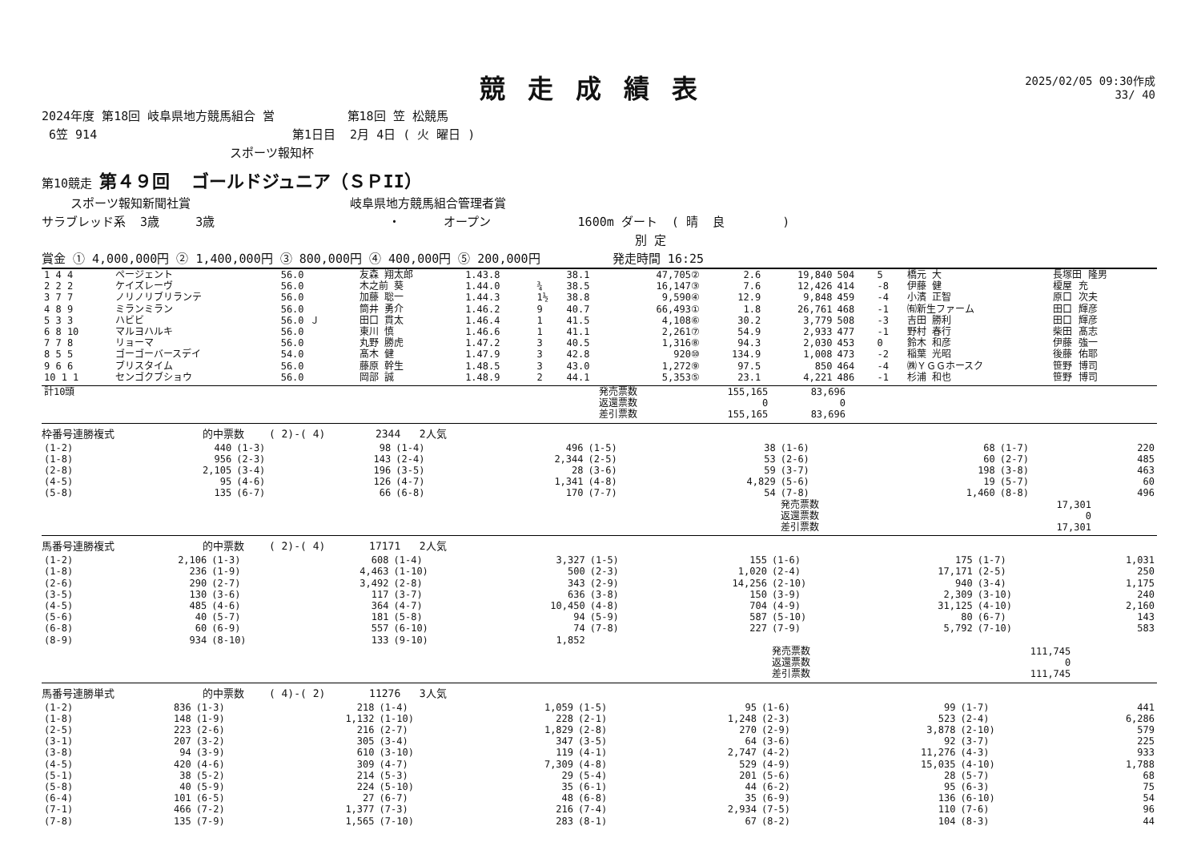競走成績表
2025/02/05 09:30作成
33/ 40
2024年度 第18回 岐阜県地方競馬組合 営 第18回 笠 松競馬
6笠 914 第1日目 2月 4日 ( 火 曜日 )
スポーツ報知杯
第10競走 第４９回 ゴールドジュニア（ＳＰII）
スポーツ報知新聞社賞 岐阜県地方競馬組合管理者賞
サラブレッド系 3歳 3歳 ・ オープン 1600m ダート ( 晴 良 )
別 定
賞金 ① 4,000,000円 ② 1,400,000円 ③ 800,000円 ④ 400,000円 ⑤ 200,000円 発走時間 16:25
| 1 4 4 | ページェント | 56.0 | 友森 翔太郎 | 1.43.8 | | 38.1 | 47,705② | 2.6 | 19,840 | 504 | 5 | 橋元 大 | 長塚田 隆男 |
| 2 2 2 | ケイズレーヴ | 56.0 | 木之前 葵 | 1.44.0 | ¾ | 38.5 | 16,147③ | 7.6 | 12,426 | 414 | -8 | 伊藤 健 | 榎屋 充 |
| 3 7 7 | ノリノリブリランテ | 56.0 | 加藤 聡一 | 1.44.3 | 1½ | 38.8 | 9,590④ | 12.9 | 9,848 | 459 | -4 | 小濱 正智 | 原口 次夫 |
| 4 8 9 | ミランミラン | 56.0 | 筒井 勇介 | 1.46.2 | 9 | 40.7 | 66,493① | 1.8 | 26,761 | 468 | -1 | ㈲新生ファーム | 田口 輝彦 |
| 5 3 3 | ハビビ | 56.0 Ｊ | 田口 貫太 | 1.46.4 | 1 | 41.5 | 4,108⑥ | 30.2 | 3,779 | 508 | -3 | 吉田 勝利 | 田口 輝彦 |
| 6 8 10 | マルヨハルキ | 56.0 | 東川 慎 | 1.46.6 | 1 | 41.1 | 2,261⑦ | 54.9 | 2,933 | 477 | -1 | 野村 春行 | 柴田 髙志 |
| 7 7 8 | リョーマ | 56.0 | 丸野 勝虎 | 1.47.2 | 3 | 40.5 | 1,316⑧ | 94.3 | 2,030 | 453 | 0 | 鈴木 和彦 | 伊藤 強一 |
| 8 5 5 | ゴーゴーバースデイ | 54.0 | 髙木 健 | 1.47.9 | 3 | 42.8 | 920⑩ | 134.9 | 1,008 | 473 | -2 | 稲葉 光昭 | 後藤 佑耶 |
| 9 6 6 | ブリスタイム | 56.0 | 藤原 幹生 | 1.48.5 | 3 | 43.0 | 1,272⑨ | 97.5 | 850 | 464 | -4 | ㈱ＹＧＧホースク | 笹野 博司 |
| 10 1 1 | センゴクブショウ | 56.0 | 岡部 誠 | 1.48.9 | 2 | 44.1 | 5,353⑤ | 23.1 | 4,221 | 486 | -1 | 杉浦 和也 | 笹野 博司 |
| 計10頭 | | 発売票数 | 155,165 | 83,696 | |
| | | 返還票数 | 0 | 0 | |
| | | 差引票数 | 155,165 | 83,696 | |
枠番号連勝複式 的中票数 ( 2)-( 4) 2344 2人気
| (1-2) | 440 | (1-3) | 98 | (1-4) | 496 | (1-5) | 38 | (1-6) | 68 | (1-7) | 220 |
| (1-8) | 956 | (2-3) | 143 | (2-4) | 2,344 | (2-5) | 53 | (2-6) | 60 | (2-7) | 485 |
| (2-8) | 2,105 | (3-4) | 196 | (3-5) | 28 | (3-6) | 59 | (3-7) | 198 | (3-8) | 463 |
| (4-5) | 95 | (4-6) | 126 | (4-7) | 1,341 | (4-8) | 4,829 | (5-6) | 19 | (5-7) | 60 |
| (5-8) | 135 | (6-7) | 66 | (6-8) | 170 | (7-7) | 54 | (7-8) | 1,460 | (8-8) | 496 |
| | | | | | | | | 発売票数 | 17,301 | | |
| | | | | | | | | 返還票数 | 0 | | |
| | | | | | | | | 差引票数 | 17,301 | | |
馬番号連勝複式 的中票数 ( 2)-( 4) 17171 2人気
| (1-2) | 2,106 | (1-3) | 608 | (1-4) | 3,327 | (1-5) | 155 | (1-6) | 175 | (1-7) | 1,031 |
| (1-8) | 236 | (1-9) | 4,463 | (1-10) | 500 | (2-3) | 1,020 | (2-4) | 17,171 | (2-5) | 250 |
| (2-6) | 290 | (2-7) | 3,492 | (2-8) | 343 | (2-9) | 14,256 | (2-10) | 940 | (3-4) | 1,175 |
| (3-5) | 130 | (3-6) | 117 | (3-7) | 636 | (3-8) | 150 | (3-9) | 2,309 | (3-10) | 240 |
| (4-5) | 485 | (4-6) | 364 | (4-7) | 10,450 | (4-8) | 704 | (4-9) | 31,125 | (4-10) | 2,160 |
| (5-6) | 40 | (5-7) | 181 | (5-8) | 94 | (5-9) | 587 | (5-10) | 80 | (6-7) | 143 |
| (6-8) | 60 | (6-9) | 557 | (6-10) | 74 | (7-8) | 227 | (7-9) | 5,792 | (7-10) | 583 |
| (8-9) | 934 | (8-10) | 133 | (9-10) | 1,852 | | | | | | |
| | | | | | | | | 発売票数 | 111,745 | | |
| | | | | | | | | 返還票数 | 0 | | |
| | | | | | | | | 差引票数 | 111,745 | | |
馬番号連勝単式 的中票数 ( 4)-( 2) 11276 3人気
| (1-2) | 836 | (1-3) | 218 | (1-4) | 1,059 | (1-5) | 95 | (1-6) | 99 | (1-7) | 441 |
| (1-8) | 148 | (1-9) | 1,132 | (1-10) | 228 | (2-1) | 1,248 | (2-3) | 523 | (2-4) | 6,286 |
| (2-5) | 223 | (2-6) | 216 | (2-7) | 1,829 | (2-8) | 270 | (2-9) | 3,878 | (2-10) | 579 |
| (3-1) | 207 | (3-2) | 305 | (3-4) | 347 | (3-5) | 64 | (3-6) | 92 | (3-7) | 225 |
| (3-8) | 94 | (3-9) | 610 | (3-10) | 119 | (4-1) | 2,747 | (4-2) | 11,276 | (4-3) | 933 |
| (4-5) | 420 | (4-6) | 309 | (4-7) | 7,309 | (4-8) | 529 | (4-9) | 15,035 | (4-10) | 1,788 |
| (5-1) | 38 | (5-2) | 214 | (5-3) | 29 | (5-4) | 201 | (5-6) | 28 | (5-7) | 68 |
| (5-8) | 40 | (5-9) | 224 | (5-10) | 35 | (6-1) | 44 | (6-2) | 95 | (6-3) | 75 |
| (6-4) | 101 | (6-5) | 27 | (6-7) | 48 | (6-8) | 35 | (6-9) | 136 | (6-10) | 54 |
| (7-1) | 466 | (7-2) | 1,377 | (7-3) | 216 | (7-4) | 2,934 | (7-5) | 110 | (7-6) | 96 |
| (7-8) | 135 | (7-9) | 1,565 | (7-10) | 283 | (8-1) | 67 | (8-2) | 104 | (8-3) | 44 |